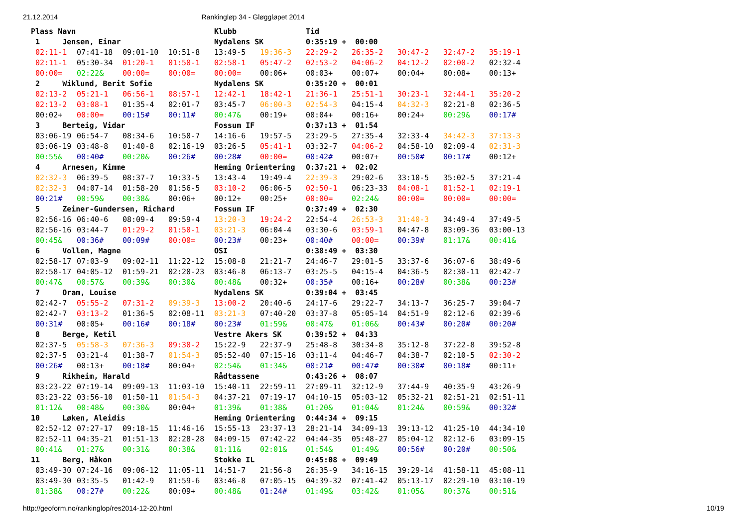21.12.2014 Rankingløp 34 - Gløggløpet 2014
| Plass Navn | | | | Klubb | | Tid | | | | |
| --- | --- | --- | --- | --- | --- | --- | --- | --- | --- | --- |
| 1 Jensen, Einar | | | | Nydalens SK | | 0:35:19 + 00:00 | | | | |
| 02:11-1 | 07:41-18 | 09:01-10 | 10:51-8 | 13:49-5 | 19:36-3 | 22:29-2 | 26:35-2 | 30:47-2 | 32:47-2 | 35:19-1 |
| 02:11-1 | 05:30-34 | 01:20-1 | 01:50-1 | 02:58-1 | 05:47-2 | 02:53-2 | 04:06-2 | 04:12-2 | 02:00-2 | 02:32-4 |
| 00:00= | 02:22& | 00:00= | 00:00= | 00:00= | 00:06+ | 00:03+ | 00:07+ | 00:04+ | 00:08+ | 00:13+ |
| 2 Wiklund, Berit Sofie | | | | Nydalens SK | | 0:35:20 + 00:01 | | | | |
| 02:13-2 | 05:21-1 | 06:56-1 | 08:57-1 | 12:42-1 | 18:42-1 | 21:36-1 | 25:51-1 | 30:23-1 | 32:44-1 | 35:20-2 |
| 02:13-2 | 03:08-1 | 01:35-4 | 02:01-7 | 03:45-7 | 06:00-3 | 02:54-3 | 04:15-4 | 04:32-3 | 02:21-8 | 02:36-5 |
| 00:02+ | 00:00= | 00:15# | 00:11# | 00:47& | 00:19+ | 00:04+ | 00:16+ | 00:24+ | 00:29& | 00:17# |
| 3 Berteig, Vidar | | | | Fossum IF | | 0:37:13 + 01:54 | | | | |
| 03:06-19 | 06:54-7 | 08:34-6 | 10:50-7 | 14:16-6 | 19:57-5 | 23:29-5 | 27:35-4 | 32:33-4 | 34:42-3 | 37:13-3 |
| 03:06-19 | 03:48-8 | 01:40-8 | 02:16-19 | 03:26-5 | 05:41-1 | 03:32-7 | 04:06-2 | 04:58-10 | 02:09-4 | 02:31-3 |
| 00:55& | 00:40# | 00:20& | 00:26# | 00:28# | 00:00= | 00:42# | 00:07+ | 00:50# | 00:17# | 00:12+ |
| 4 Arnesen, Kimme | | | | Heming Orientering | | 0:37:21 + 02:02 | | | | |
| 02:32-3 | 06:39-5 | 08:37-7 | 10:33-5 | 13:43-4 | 19:49-4 | 22:39-3 | 29:02-6 | 33:10-5 | 35:02-5 | 37:21-4 |
| 02:32-3 | 04:07-14 | 01:58-20 | 01:56-5 | 03:10-2 | 06:06-5 | 02:50-1 | 06:23-33 | 04:08-1 | 01:52-1 | 02:19-1 |
| 00:21# | 00:59& | 00:38& | 00:06+ | 00:12+ | 00:25+ | 00:00= | 02:24& | 00:00= | 00:00= | 00:00= |
| 5 Zeiner-Gundersen, Richard | | | | Fossum IF | | 0:37:49 + 02:30 | | | | |
| 02:56-16 | 06:40-6 | 08:09-4 | 09:59-4 | 13:20-3 | 19:24-2 | 22:54-4 | 26:53-3 | 31:40-3 | 34:49-4 | 37:49-5 |
| 02:56-16 | 03:44-7 | 01:29-2 | 01:50-1 | 03:21-3 | 06:04-4 | 03:30-6 | 03:59-1 | 04:47-8 | 03:09-36 | 03:00-13 |
| 00:45& | 00:36# | 00:09# | 00:00= | 00:23# | 00:23+ | 00:40# | 00:00= | 00:39# | 01:17& | 00:41& |
| 6 Vollen, Magne | | | | OSI | | 0:38:49 + 03:30 | | | | |
| 02:58-17 | 07:03-9 | 09:02-11 | 11:22-12 | 15:08-8 | 21:21-7 | 24:46-7 | 29:01-5 | 33:37-6 | 36:07-6 | 38:49-6 |
| 02:58-17 | 04:05-12 | 01:59-21 | 02:20-23 | 03:46-8 | 06:13-7 | 03:25-5 | 04:15-4 | 04:36-5 | 02:30-11 | 02:42-7 |
| 00:47& | 00:57& | 00:39& | 00:30& | 00:48& | 00:32+ | 00:35# | 00:16+ | 00:28# | 00:38& | 00:23# |
| 7 Oram, Louise | | | | Nydalens SK | | 0:39:04 + 03:45 | | | | |
| 02:42-7 | 05:55-2 | 07:31-2 | 09:39-3 | 13:00-2 | 20:40-6 | 24:17-6 | 29:22-7 | 34:13-7 | 36:25-7 | 39:04-7 |
| 02:42-7 | 03:13-2 | 01:36-5 | 02:08-11 | 03:21-3 | 07:40-20 | 03:37-8 | 05:05-14 | 04:51-9 | 02:12-6 | 02:39-6 |
| 00:31# | 00:05+ | 00:16# | 00:18# | 00:23# | 01:59& | 00:47& | 01:06& | 00:43# | 00:20# | 00:20# |
| 8 Berge, Ketil | | | | Vestre Akers SK | | 0:39:52 + 04:33 | | | | |
| 02:37-5 | 05:58-3 | 07:36-3 | 09:30-2 | 15:22-9 | 22:37-9 | 25:48-8 | 30:34-8 | 35:12-8 | 37:22-8 | 39:52-8 |
| 02:37-5 | 03:21-4 | 01:38-7 | 01:54-3 | 05:52-40 | 07:15-16 | 03:11-4 | 04:46-7 | 04:38-7 | 02:10-5 | 02:30-2 |
| 00:26# | 00:13+ | 00:18# | 00:04+ | 02:54& | 01:34& | 00:21# | 00:47# | 00:30# | 00:18# | 00:11+ |
| 9 Rikheim, Harald | | | | Rådtassene | | 0:43:26 + 08:07 | | | | |
| 03:23-22 | 07:19-14 | 09:09-13 | 11:03-10 | 15:40-11 | 22:59-11 | 27:09-11 | 32:12-9 | 37:44-9 | 40:35-9 | 43:26-9 |
| 03:23-22 | 03:56-10 | 01:50-11 | 01:54-3 | 04:37-21 | 07:19-17 | 04:10-15 | 05:03-12 | 05:32-21 | 02:51-21 | 02:51-11 |
| 01:12& | 00:48& | 00:30& | 00:04+ | 01:39& | 01:38& | 01:20& | 01:04& | 01:24& | 00:59& | 00:32# |
| 10 Løken, Aleidis | | | | Heming Orientering | | 0:44:34 + 09:15 | | | | |
| 02:52-12 | 07:27-17 | 09:18-15 | 11:46-16 | 15:55-13 | 23:37-13 | 28:21-14 | 34:09-13 | 39:13-12 | 41:25-10 | 44:34-10 |
| 02:52-11 | 04:35-21 | 01:51-13 | 02:28-28 | 04:09-15 | 07:42-22 | 04:44-35 | 05:48-27 | 05:04-12 | 02:12-6 | 03:09-15 |
| 00:41& | 01:27& | 00:31& | 00:38& | 01:11& | 02:01& | 01:54& | 01:49& | 00:56# | 00:20# | 00:50& |
| 11 Berg, Håkon | | | | Stokke IL | | 0:45:08 + 09:49 | | | | |
| 03:49-30 | 07:24-16 | 09:06-12 | 11:05-11 | 14:51-7 | 21:56-8 | 26:35-9 | 34:16-15 | 39:29-14 | 41:58-11 | 45:08-11 |
| 03:49-30 | 03:35-5 | 01:42-9 | 01:59-6 | 03:46-8 | 07:05-15 | 04:39-32 | 07:41-42 | 05:13-17 | 02:29-10 | 03:10-19 |
| 01:38& | 00:27# | 00:22& | 00:09+ | 00:48& | 01:24# | 01:49& | 03:42& | 01:05& | 00:37& | 00:51& |
http://geoform.no/rankinglop/res2014-12-20.html 10/19